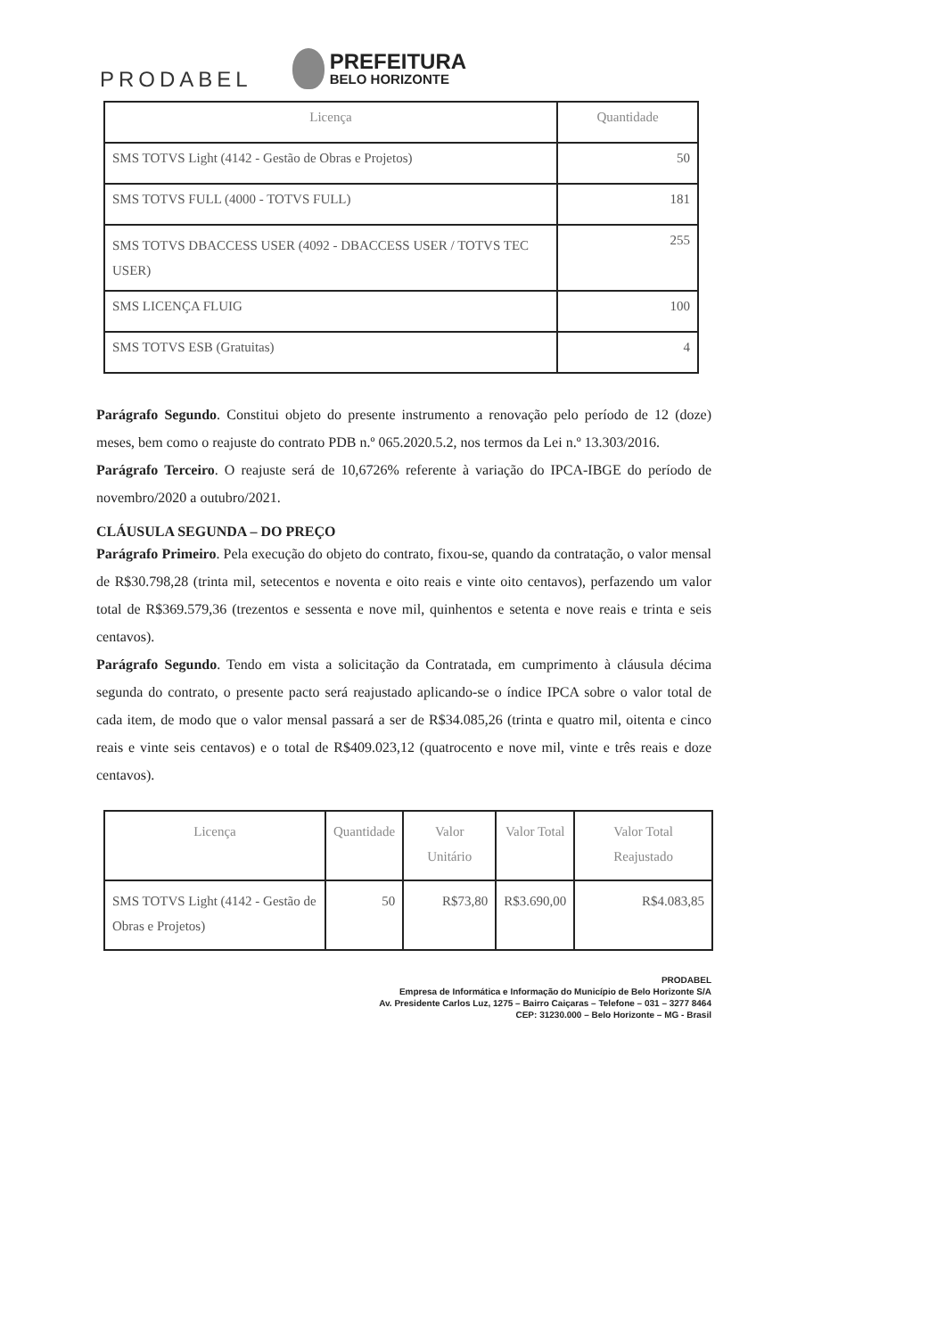PRODABEL
PREFEITURA
BELO HORIZONTE
| Licença | Quantidade |
| --- | --- |
| SMS TOTVS Light (4142 - Gestão de Obras e Projetos) | 50 |
| SMS TOTVS FULL (4000 - TOTVS FULL) | 181 |
| SMS TOTVS DBACCESS USER (4092 - DBACCESS USER / TOTVS TEC USER) | 255 |
| SMS LICENÇA FLUIG | 100 |
| SMS TOTVS ESB (Gratuitas) | 4 |
Parágrafo Segundo. Constitui objeto do presente instrumento a renovação pelo período de 12 (doze) meses, bem como o reajuste do contrato PDB n.º 065.2020.5.2, nos termos da Lei n.º 13.303/2016.
Parágrafo Terceiro. O reajuste será de 10,6726% referente à variação do IPCA-IBGE do período de novembro/2020 a outubro/2021.
CLÁUSULA SEGUNDA – DO PREÇO
Parágrafo Primeiro. Pela execução do objeto do contrato, fixou-se, quando da contratação, o valor mensal de R$30.798,28 (trinta mil, setecentos e noventa e oito reais e vinte oito centavos), perfazendo um valor total de R$369.579,36 (trezentos e sessenta e nove mil, quinhentos e setenta e nove reais e trinta e seis centavos).
Parágrafo Segundo. Tendo em vista a solicitação da Contratada, em cumprimento à cláusula décima segunda do contrato, o presente pacto será reajustado aplicando-se o índice IPCA sobre o valor total de cada item, de modo que o valor mensal passará a ser de R$34.085,26 (trinta e quatro mil, oitenta e cinco reais e vinte seis centavos) e o total de R$409.023,12 (quatrocento e nove mil, vinte e três reais e doze centavos).
| Licença | Quantidade | Valor Unitário | Valor Total | Valor Total Reajustado |
| --- | --- | --- | --- | --- |
| SMS TOTVS Light (4142 - Gestão de Obras e Projetos) | 50 | R$73,80 | R$3.690,00 | R$4.083,85 |
PRODABEL
Empresa de Informática e Informação do Município de Belo Horizonte S/A
Av. Presidente Carlos Luz, 1275 – Bairro Caiçaras – Telefone – 031 – 3277 8464
CEP: 31230.000 – Belo Horizonte – MG - Brasil